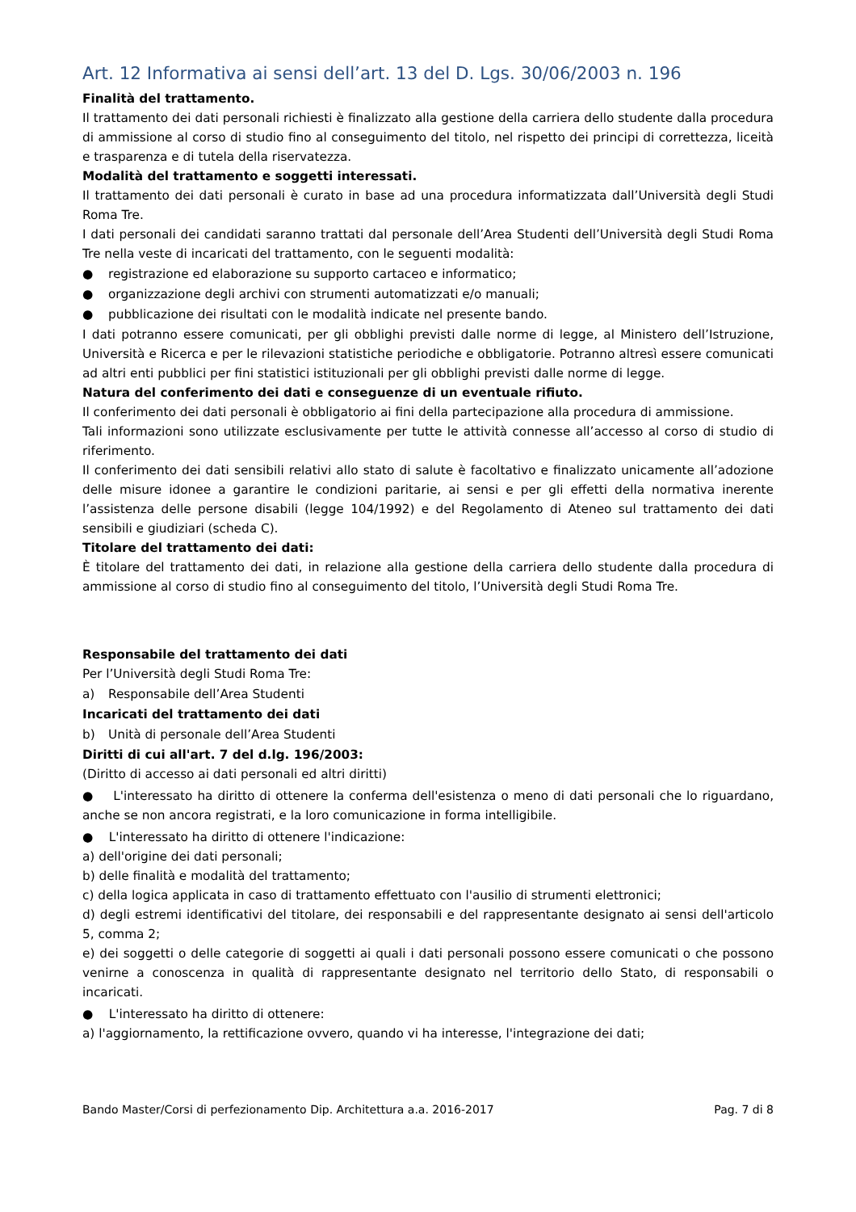Art. 12 Informativa ai sensi dell’art. 13 del D. Lgs. 30/06/2003 n. 196
Finalità del trattamento.
Il trattamento dei dati personali richiesti è finalizzato alla gestione della carriera dello studente dalla procedura di ammissione al corso di studio fino al conseguimento del titolo, nel rispetto dei principi di correttezza, liceità e trasparenza e di tutela della riservatezza.
Modalità del trattamento e soggetti interessati.
Il trattamento dei dati personali è curato in base ad una procedura informatizzata dall’Università degli Studi Roma Tre.
I dati personali dei candidati saranno trattati dal personale dell’Area Studenti dell’Università degli Studi Roma Tre nella veste di incaricati del trattamento, con le seguenti modalità:
● registrazione ed elaborazione su supporto cartaceo e informatico;
● organizzazione degli archivi con strumenti automatizzati e/o manuali;
● pubblicazione dei risultati con le modalità indicate nel presente bando.
I dati potranno essere comunicati, per gli obblighi previsti dalle norme di legge, al Ministero dell’Istruzione, Università e Ricerca e per le rilevazioni statistiche periodiche e obbligatorie. Potranno altresì essere comunicati ad altri enti pubblici per fini statistici istituzionali per gli obblighi previsti dalle norme di legge.
Natura del conferimento dei dati e conseguenze di un eventuale rifiuto.
Il conferimento dei dati personali è obbligatorio ai fini della partecipazione alla procedura di ammissione.
Tali informazioni sono utilizzate esclusivamente per tutte le attività connesse all’accesso al corso di studio di riferimento.
Il conferimento dei dati sensibili relativi allo stato di salute è facoltativo e finalizzato unicamente all’adozione delle misure idonee a garantire le condizioni paritarie, ai sensi e per gli effetti della normativa inerente l’assistenza delle persone disabili (legge 104/1992) e del Regolamento di Ateneo sul trattamento dei dati sensibili e giudiziari (scheda C).
Titolare del trattamento dei dati:
È titolare del trattamento dei dati, in relazione alla gestione della carriera dello studente dalla procedura di ammissione al corso di studio fino al conseguimento del titolo, l’Università degli Studi Roma Tre.
Responsabile del trattamento dei dati
Per l’Università degli Studi Roma Tre:
a) Responsabile dell’Area Studenti
Incaricati del trattamento dei dati
b) Unità di personale dell’Area Studenti
Diritti di cui all'art. 7 del d.lg. 196/2003:
(Diritto di accesso ai dati personali ed altri diritti)
● L'interessato ha diritto di ottenere la conferma dell'esistenza o meno di dati personali che lo riguardano, anche se non ancora registrati, e la loro comunicazione in forma intelligibile.
● L'interessato ha diritto di ottenere l'indicazione:
a) dell'origine dei dati personali;
b) delle finalità e modalità del trattamento;
c) della logica applicata in caso di trattamento effettuato con l'ausilio di strumenti elettronici;
d) degli estremi identificativi del titolare, dei responsabili e del rappresentante designato ai sensi dell'articolo 5, comma 2;
e) dei soggetti o delle categorie di soggetti ai quali i dati personali possono essere comunicati o che possono venirne a conoscenza in qualità di rappresentante designato nel territorio dello Stato, di responsabili o incaricati.
● L'interessato ha diritto di ottenere:
a) l'aggiornamento, la rettificazione ovvero, quando vi ha interesse, l'integrazione dei dati;
Bando Master/Corsi di perfezionamento Dip. Architettura a.a. 2016-2017 Pag. 7 di 8